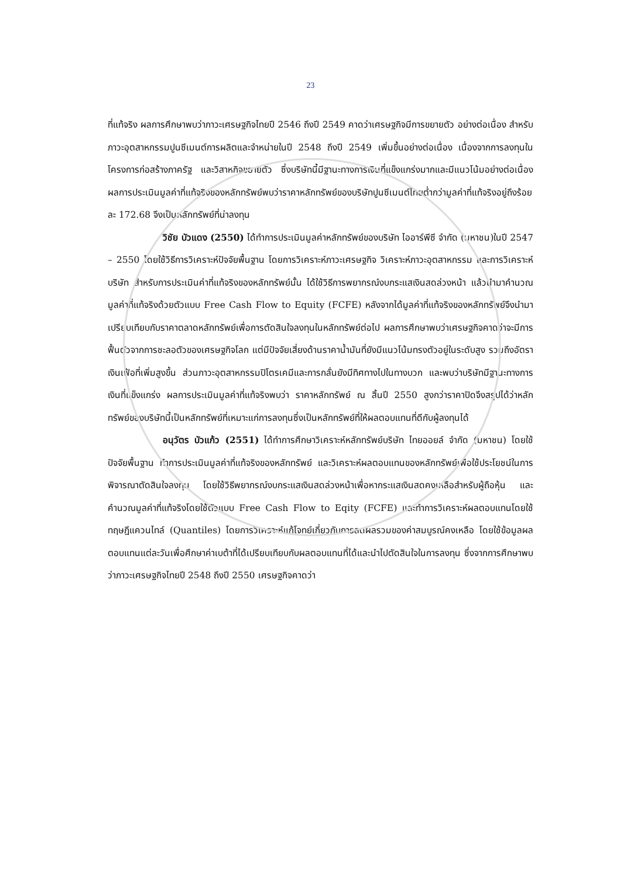23
ที่แท้จริง ผลการศึกษาพบว่าภาวะเศรษฐกิจไทยปี 2546 ถึงปี 2549 คาดว่าเศรษฐกิจมีการขยายตัว อย่างต่อเนื่อง สำหรับภาวะอุตสาหกรรมปูนซีเมนต์การผลิตและจำหน่ายในปี 2548 ถึงปี 2549 เพิ่มขึ้นอย่างต่อเนื่อง เนื่องจากการลงทุนในโครงการก่อสร้างภาครัฐ และวิสาหกิจขยายตัว ซึ่งบริษัทนี้มีฐานะทางการเงินที่แข็งแกร่งมากและมีแนวโน้มอย่างต่อเนื่อง ผลการประเมินมูลค่าที่แท้จริงของหลักทรัพย์พบว่าราคาหลักทรัพย์ของบริษัทปูนซีเมนต์ไทยต่ำกว่ามูลค่าที่แท้จริงอยู่ถึงร้อยละ 172.68 จึงเป็นหลักทรัพย์ที่น่าลงทุน
วิชัย บัวแดง (2550) ได้ทำการประเมินมูลค่าหลักทรัพย์ของบริษัท ไออาร์พีซี จำกัด (มหาชน)ในปี 2547 – 2550 โดยใช้วิธีการวิเคราะห์ปัจจัยพื้นฐาน โดยการวิเคราะห์ภาวะเศรษฐกิจ วิเคราะห์ภาวะอุตสาหกรรม และการวิเคราะห์บริษัท สำหรับการประเมินค่าที่แท้จริงของหลักทรัพย์นั้น ได้ใช้วิธีการพยากรณ์งบกระแสเงินสดล่วงหน้า แล้วนำมาคำนวณมูลค่าที่แท้จริงด้วยตัวแบบ Free Cash Flow to Equity (FCFE) หลังจากได้มูลค่าที่แท้จริงของหลักทรัพย์จึงนำมาเปรียบเทียบกับราคาตลาดหลักทรัพย์เพื่อการตัดสินใจลงทุนในหลักทรัพย์ต่อไป ผลการศึกษาพบว่าเศรษฐกิจคาดว่าจะมีการฟื้นตัวจากการชะลอตัวของเศรษฐกิจโลก แต่มีปัจจัยเสี่ยงด้านราคาน้ำมันที่ยังมีแนวโน้มทรงตัวอยู่ในระดับสูง รวมถึงอัตราเงินเฟ้อที่เพิ่มสูงขึ้น ส่วนภาวะอุตสาหกรรมปิโตรเคมีและการกลั่นยังมีทิศทางไปในทางบวก และพบว่าบริษัทมีฐานะทางการเงินที่แข็งแกร่ง ผลการประเมินมูลค่าที่แท้จริงพบว่า ราคาหลักทรัพย์ ณ สิ้นปี 2550 สูงกว่าราคาปิดจึงสรุปได้ว่าหลักทรัพย์ของบริษัทนี้เป็นหลักทรัพย์ที่เหมาะแก่การลงทุนซึ่งเป็นหลักทรัพย์ที่ให้ผลตอบแทนที่ดีกับผู้ลงทุนได้
อนุวัตร บัวแก้ว (2551) ได้ทำการศึกษาวิเคราะห์หลักทรัพย์บริษัท ไทยออยล์ จำกัด (มหาชน) โดยใช้ปัจจัยพื้นฐาน ทำการประเมินมูลค่าที่แท้จริงของหลักทรัพย์ และวิเคราะห์ผลตอบแทนของหลักทรัพย์เพื่อใช้ประโยชน์ในการพิจารณาตัดสินใจลงทุน โดยใช้วิธีพยากรณ์งบกระแสเงินสดล่วงหน้าเพื่อหากระแสเงินสดคงเหลือสำหรับผู้ถือหุ้น และคำนวณมูลค่าที่แท้จริงโดยใช้ตัวแบบ Free Cash Flow to Eqity (FCFE) และทำการวิเคราะห์ผลตอบแทนโดยใช้ทฤษฎีแควนไทล์ (Quantiles) โดยการวิเคราะห์แก้โจทย์เกี่ยวกับการลดผลรวมของค่าสมบูรณ์คงเหลือ โดยใช้ข้อมูลผลตอบแทนแต่ละวันเพื่อศึกษาค่าเบต้าที่ได้เปรียบเทียบกับผลตอบแทนที่ได้และนำไปตัดสินใจในการลงทุน ซึ่งจากการศึกษาพบว่าภาวะเศรษฐกิจไทยปี 2548 ถึงปี 2550 เศรษฐกิจคาดว่า